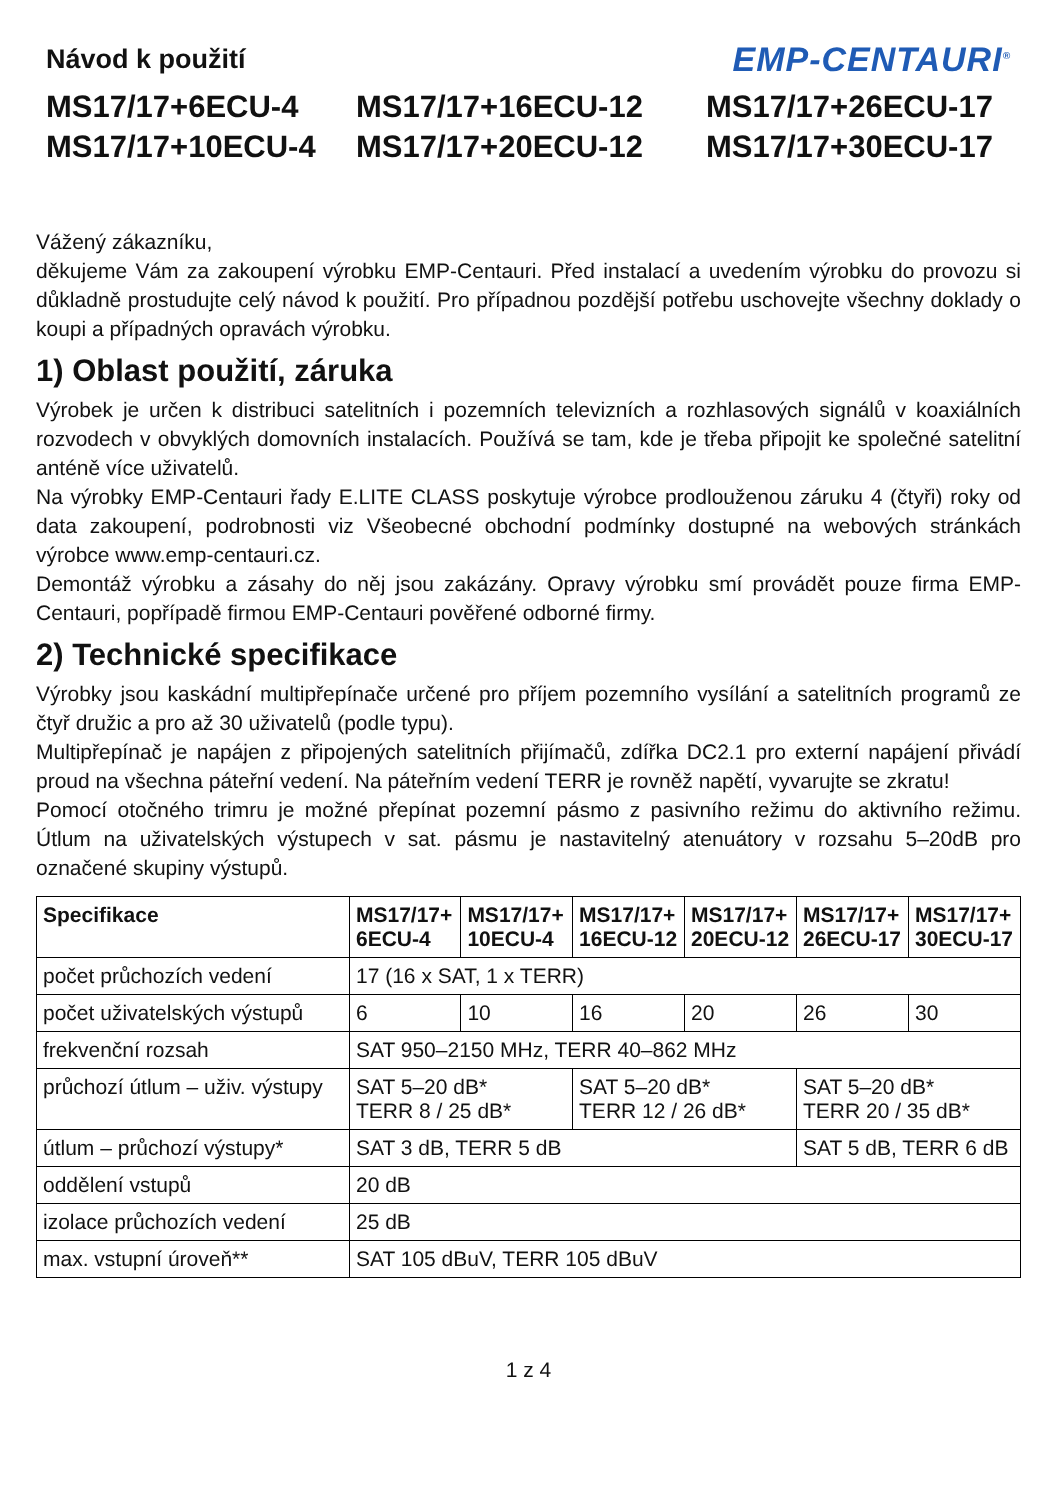Návod k použití
EMP-CENTAURI<sup>®</sup>
MS17/17+6ECU-4
MS17/17+16ECU-12
MS17/17+26ECU-17
MS17/17+10ECU-4
MS17/17+20ECU-12
MS17/17+30ECU-17
Vážený zákazníku,
děkujeme Vám za zakoupení výrobku EMP-Centauri. Před instalací a uvedením výrobku do provozu si důkladně prostudujte celý návod k použití. Pro případnou pozdější potřebu uschovejte všechny doklady o koupi a případných opravách výrobku.
1) Oblast použití, záruka
Výrobek je určen k distribuci satelitních i pozemních televizních a rozhlasových signálů v koaxiálních rozvodech v obvyklých domovních instalacích. Používá se tam, kde je třeba připojit ke společné satelitní anténě více uživatelů.
Na výrobky EMP-Centauri řady E.LITE CLASS poskytuje výrobce prodlouženou záruku 4 (čtyři) roky od data zakoupení, podrobnosti viz Všeobecné obchodní podmínky dostupné na webových stránkách výrobce www.emp-centauri.cz.
Demontáž výrobku a zásahy do něj jsou zakázány. Opravy výrobku smí provádět pouze firma EMP-Centauri, popřípadě firmou EMP-Centauri pověřené odborné firmy.
2) Technické specifikace
Výrobky jsou kaskádní multipřepínače určené pro příjem pozemního vysílání a satelitních programů ze čtyř družic a pro až 30 uživatelů (podle typu).
Multipřepínač je napájen z připojených satelitních přijímačů, zdířka DC2.1 pro externí napájení přivádí proud na všechna páteřní vedení. Na páteřním vedení TERR je rovněž napětí, vyvarujte se zkratu!
Pomocí otočného trimru je možné přepínat pozemní pásmo z pasivního režimu do aktivního režimu. Útlum na uživatelských výstupech v sat. pásmu je nastavitelný atenuátory v rozsahu 5–20dB pro označené skupiny výstupů.
| Specifikace | MS17/17+ 6ECU-4 | MS17/17+ 10ECU-4 | MS17/17+ 16ECU-12 | MS17/17+ 20ECU-12 | MS17/17+ 26ECU-17 | MS17/17+ 30ECU-17 |
| --- | --- | --- | --- | --- | --- | --- |
| počet průchozích vedení | 17 (16 x SAT, 1 x TERR) | | | | | |
| počet uživatelských výstupů | 6 | 10 | 16 | 20 | 26 | 30 |
| frekvenční rozsah | SAT 950–2150 MHz, TERR 40–862 MHz | | | | | |
| průchozí útlum – uživ. výstupy | SAT 5–20 dB* TERR 8 / 25 dB* | | SAT 5–20 dB* TERR 12 / 26 dB* | | SAT 5–20 dB* TERR 20 / 35 dB* | |
| útlum – průchozí výstupy* | SAT 3 dB, TERR 5 dB | | | | SAT 5 dB, TERR 6 dB | |
| oddělení vstupů | 20 dB | | | | | |
| izolace průchozích vedení | 25 dB | | | | | |
| max. vstupní úroveň** | SAT 105 dBuV, TERR 105 dBuV | | | | | |
1 z 4